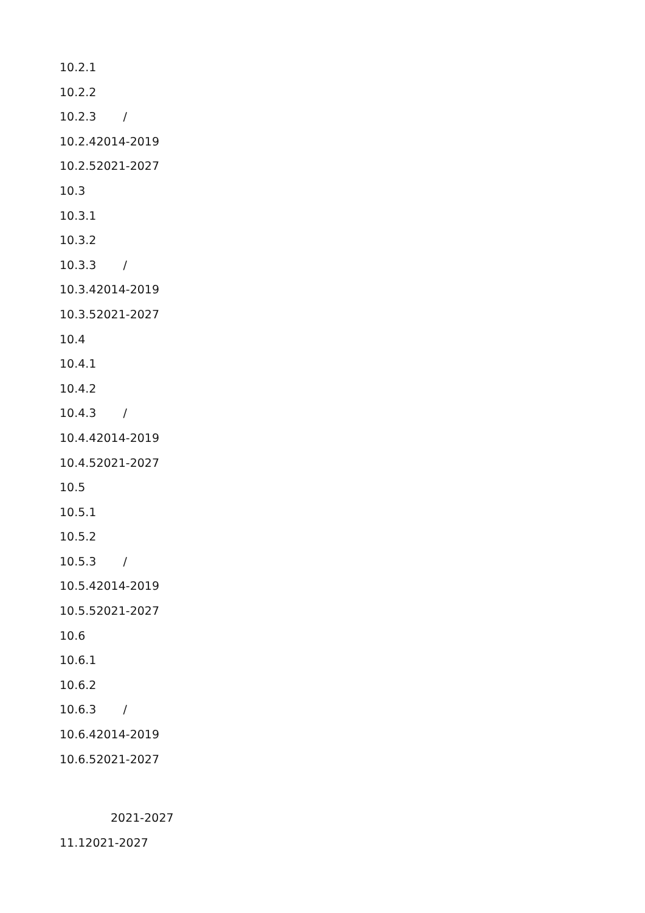10.2.1
10.2.2
10.2.3 /
10.2.42014-2019
10.2.52021-2027
10.3
10.3.1
10.3.2
10.3.3 /
10.3.42014-2019
10.3.52021-2027
10.4
10.4.1
10.4.2
10.4.3 /
10.4.42014-2019
10.4.52021-2027
10.5
10.5.1
10.5.2
10.5.3 /
10.5.42014-2019
10.5.52021-2027
10.6
10.6.1
10.6.2
10.6.3 /
10.6.42014-2019
10.6.52021-2027
2021-2027
11.12021-2027